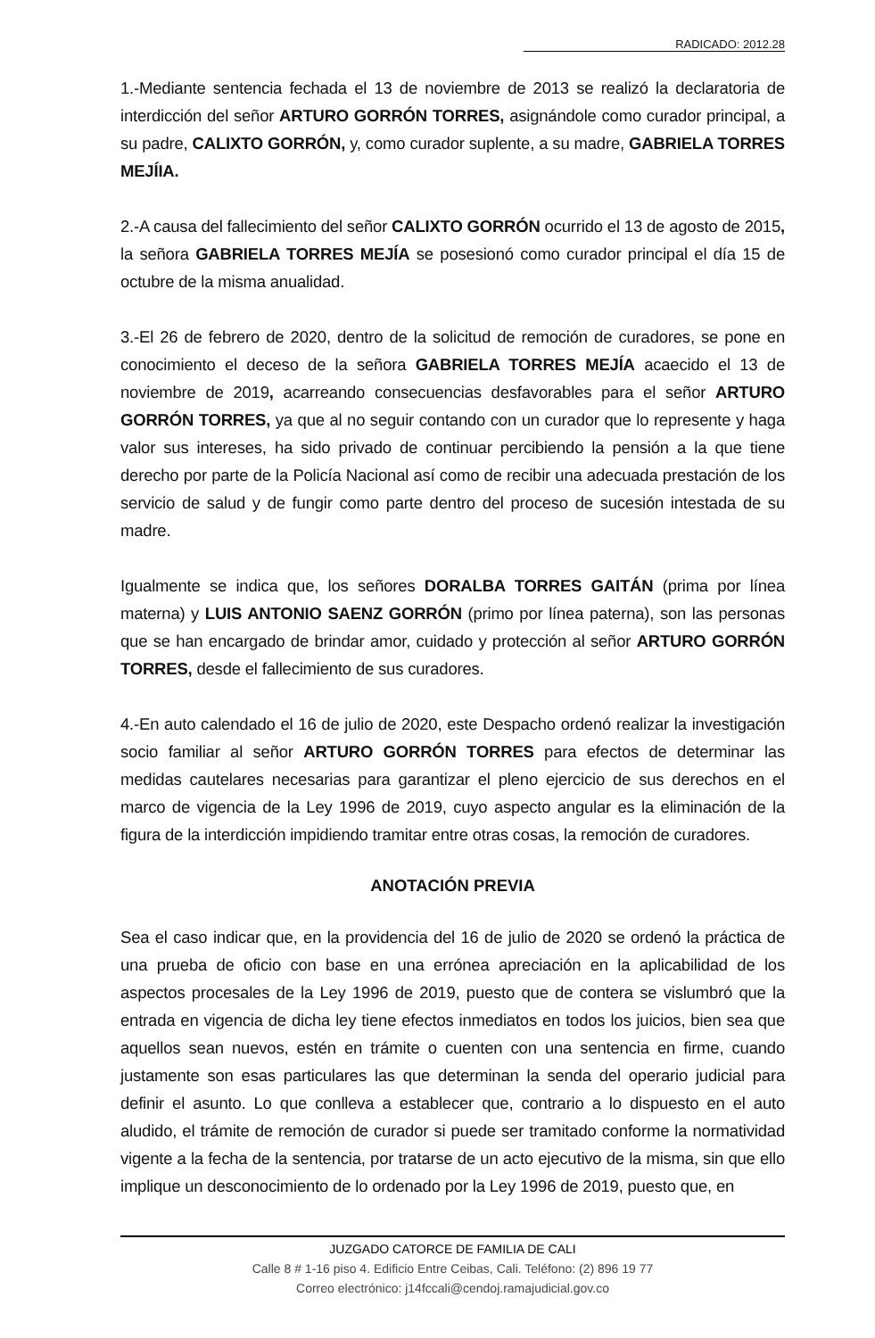RADICADO: 2012.28
1.-Mediante sentencia fechada el 13 de noviembre de 2013 se realizó la declaratoria de interdicción del señor ARTURO GORRÓN TORRES, asignándole como curador principal, a su padre, CALIXTO GORRÓN, y, como curador suplente, a su madre, GABRIELA TORRES MEJÍIA.
2.-A causa del fallecimiento del señor CALIXTO GORRÓN ocurrido el 13 de agosto de 2015, la señora GABRIELA TORRES MEJÍA se posesionó como curador principal el día 15 de octubre de la misma anualidad.
3.-El 26 de febrero de 2020, dentro de la solicitud de remoción de curadores, se pone en conocimiento el deceso de la señora GABRIELA TORRES MEJÍA acaecido el 13 de noviembre de 2019, acarreando consecuencias desfavorables para el señor ARTURO GORRÓN TORRES, ya que al no seguir contando con un curador que lo represente y haga valor sus intereses, ha sido privado de continuar percibiendo la pensión a la que tiene derecho por parte de la Policía Nacional así como de recibir una adecuada prestación de los servicio de salud y de fungir como parte dentro del proceso de sucesión intestada de su madre.
Igualmente se indica que, los señores DORALBA TORRES GAITÁN (prima por línea materna) y LUIS ANTONIO SAENZ GORRÓN (primo por línea paterna), son las personas que se han encargado de brindar amor, cuidado y protección al señor ARTURO GORRÓN TORRES, desde el fallecimiento de sus curadores.
4.-En auto calendado el 16 de julio de 2020, este Despacho ordenó realizar la investigación socio familiar al señor ARTURO GORRÓN TORRES para efectos de determinar las medidas cautelares necesarias para garantizar el pleno ejercicio de sus derechos en el marco de vigencia de la Ley 1996 de 2019, cuyo aspecto angular es la eliminación de la figura de la interdicción impidiendo tramitar entre otras cosas, la remoción de curadores.
ANOTACIÓN PREVIA
Sea el caso indicar que, en la providencia del 16 de julio de 2020 se ordenó la práctica de una prueba de oficio con base en una errónea apreciación en la aplicabilidad de los aspectos procesales de la Ley 1996 de 2019, puesto que de contera se vislumbró que la entrada en vigencia de dicha ley tiene efectos inmediatos en todos los juicios, bien sea que aquellos sean nuevos, estén en trámite o cuenten con una sentencia en firme, cuando justamente son esas particulares las que determinan la senda del operario judicial para definir el asunto. Lo que conlleva a establecer que, contrario a lo dispuesto en el auto aludido, el trámite de remoción de curador si puede ser tramitado conforme la normatividad vigente a la fecha de la sentencia, por tratarse de un acto ejecutivo de la misma, sin que ello implique un desconocimiento de lo ordenado por la Ley 1996 de 2019, puesto que, en
JUZGADO CATORCE DE FAMILIA DE CALI
Calle 8 # 1-16 piso 4. Edificio Entre Ceibas, Cali. Teléfono: (2) 896 19 77
Correo electrónico: j14fccali@cendoj.ramajudicial.gov.co